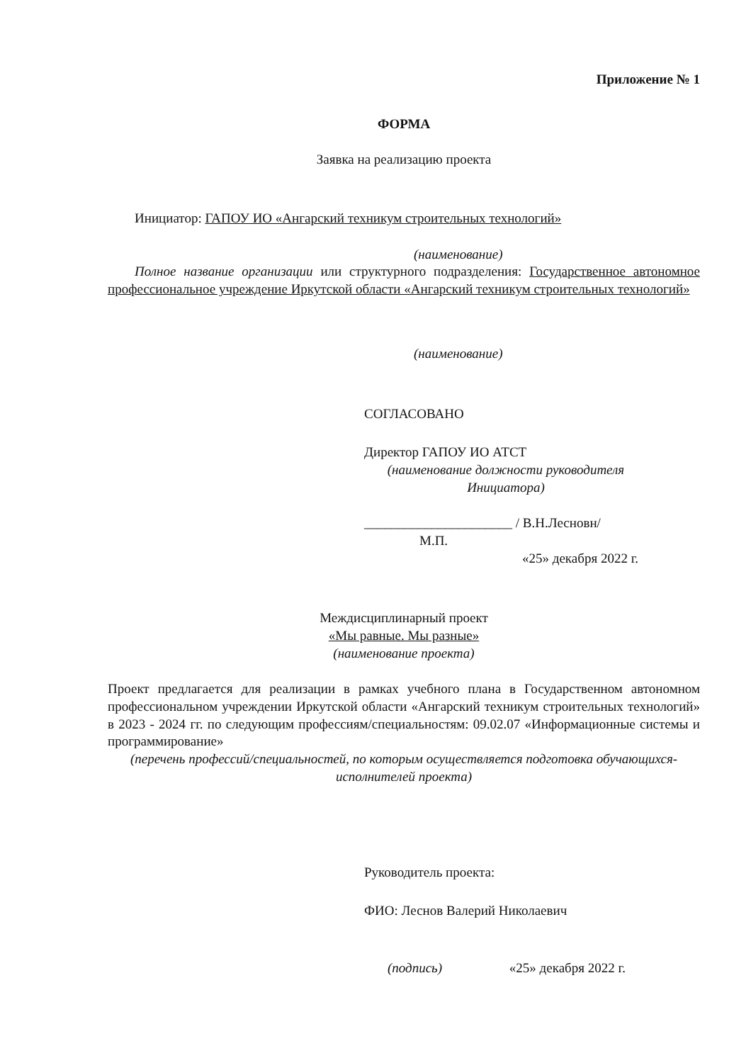Приложение № 1
ФОРМА
Заявка на реализацию проекта
Инициатор: ГАПОУ ИО «Ангарский техникум строительных технологий»
(наименование)
Полное название организации или структурного подразделения: Государственное автономное профессиональное учреждение Иркутской области «Ангарский техникум строительных технологий»
(наименование)
СОГЛАСОВАНО
Директор ГАПОУ ИО АТСТ
(наименование должности руководителя Инициатора)
______________________ / В.Н.Лесновн/
М.П.
«25» декабря 2022 г.
Междисциплинарный проект
«Мы равные. Мы разные»
(наименование проекта)
Проект предлагается для реализации в рамках учебного плана в Государственном автономном профессиональном учреждении Иркутской области «Ангарский техникум строительных технологий» в 2023 - 2024 гг. по следующим профессиям/специальностям: 09.02.07 «Информационные системы и программирование»
(перечень профессий/специальностей, по которым осуществляется подготовка обучающихся-исполнителей проекта)
Руководитель проекта:
ФИО: Леснов Валерий Николаевич
(подпись) «25» декабря 2022 г.